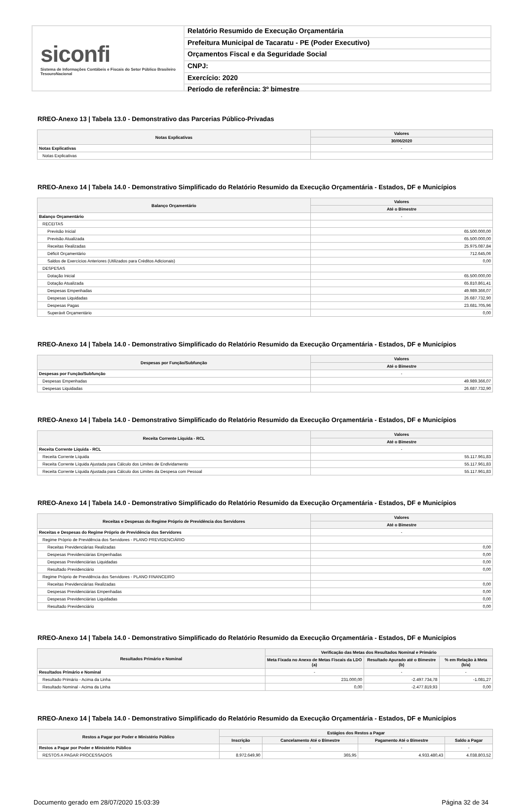siconfi
Sistema de Informações Contábeis e Fiscais do Setor Público Brasileiro
TesouroNacional
Relatório Resumido de Execução Orçamentária
Prefeitura Municipal de Tacaratu - PE (Poder Executivo)
Orçamentos Fiscal e da Seguridade Social
CNPJ:
Exercício: 2020
Período de referência: 3º bimestre
RREO-Anexo 13 | Tabela 13.0 - Demonstrativo das Parcerias Público-Privadas
| Notas Explicativas | Valores |
| --- | --- |
| | 30/06/2020 |
| Notas Explicativas | - |
| Notas Explicativas | |
RREO-Anexo 14 | Tabela 14.0 - Demonstrativo Simplificado do Relatório Resumido da Execução Orçamentária - Estados, DF e Municípios
| Balanço Orçamentário | Valores |
| --- | --- |
| | Até o Bimestre |
| Balanço Orçamentário | - |
| RECEITAS | |
| Previsão Inicial | 65.500.000,00 |
| Previsão Atualizada | 65.500.000,00 |
| Receitas Realizadas | 25.975.087,84 |
| Déficit Orçamentário | 712.645,06 |
| Saldos de Exercícios Anteriores (Utilizados para Créditos Adicionais) | 0,00 |
| DESPESAS | |
| Dotação Inicial | 65.500.000,00 |
| Dotação Atualizada | 65.810.861,41 |
| Despesas Empenhadas | 49.989.366,07 |
| Despesas Liquidadas | 26.687.732,90 |
| Despesas Pagas | 23.681.705,96 |
| Superávit Orçamentário | 0,00 |
RREO-Anexo 14 | Tabela 14.0 - Demonstrativo Simplificado do Relatório Resumido da Execução Orçamentária - Estados, DF e Municípios
| Despesas por Função/Subfunção | Valores |
| --- | --- |
| | Até o Bimestre |
| Despesas por Função/Subfunção | - |
| Despesas Empenhadas | 49.989.366,07 |
| Despesas Liquidadas | 26.687.732,90 |
RREO-Anexo 14 | Tabela 14.0 - Demonstrativo Simplificado do Relatório Resumido da Execução Orçamentária - Estados, DF e Municípios
| Receita Corrente Líquida - RCL | Valores |
| --- | --- |
| | Até o Bimestre |
| Receita Corrente Líquida - RCL | - |
| Receita Corrente Líquida | 55.117.961,83 |
| Receita Corrente Líquida Ajustada para Cálculo dos Limites de Endividamento | 55.117.961,83 |
| Receita Corrente Líquida Ajustada para Cálculo dos Limites da Despesa com Pessoal | 55.117.961,83 |
RREO-Anexo 14 | Tabela 14.0 - Demonstrativo Simplificado do Relatório Resumido da Execução Orçamentária - Estados, DF e Municípios
| Receitas e Despesas do Regime Próprio de Previdência dos Servidores | Valores |
| --- | --- |
| | Até o Bimestre |
| Receitas e Despesas do Regime Próprio de Previdência dos Servidores | - |
| Regime Próprio de Previdência dos Servidores - PLANO PREVIDENCIÁRIO | |
| Receitas Previdenciárias Realizadas | 0,00 |
| Despesas Previdenciárias Empenhadas | 0,00 |
| Despesas Previdenciárias Liquidadas | 0,00 |
| Resultado Previdenciário | 0,00 |
| Regime Próprio de Previdência dos Servidores - PLANO FINANCEIRO | |
| Receitas Previdenciárias Realizadas | 0,00 |
| Despesas Previdenciárias Empenhadas | 0,00 |
| Despesas Previdenciárias Liquidadas | 0,00 |
| Resultado Previdenciário | 0,00 |
RREO-Anexo 14 | Tabela 14.0 - Demonstrativo Simplificado do Relatório Resumido da Execução Orçamentária - Estados, DF e Municípios
| Resultados Primário e Nominal | Verificação das Metas dos Resultados Nominal e Primário | | |
| --- | --- | --- | --- |
| | Meta Fixada no Anexo de Metas Fiscais da LDO (a) | Resultado Apurado até o Bimestre (b) | % em Relação à Meta (b/a) |
| Resultados Primário e Nominal | - | - | - |
| Resultado Primário - Acima da Linha | 231.000,00 | -2.497.734,78 | -1.081,27 |
| Resultado Nominal - Acima da Linha | 0,00 | -2.477.819,93 | 0,00 |
RREO-Anexo 14 | Tabela 14.0 - Demonstrativo Simplificado do Relatório Resumido da Execução Orçamentária - Estados, DF e Municípios
| Restos a Pagar por Poder e Ministério Público | Estágios dos Restos a Pagar | | | |
| --- | --- | --- | --- | --- |
| | Inscrição | Cancelamento Até o Bimestre | Pagamento Até o Bimestre | Saldo a Pagar |
| Restos a Pagar por Poder e Ministério Público | - | - | - | - |
| RESTOS A PAGAR PROCESSADOS | 8.972.649,90 | 365,95 | 4.933.480,43 | 4.038.803,52 |
Documento gerado em 28/07/2020 15:03:39 Página 32 de 34